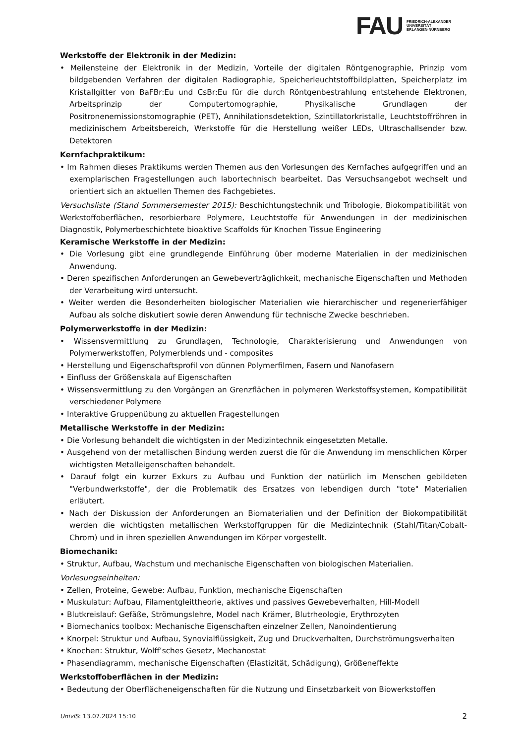FAU
FRIEDRICH-ALEXANDER
UNIVERSITÄT
ERLANGEN-NÜRNBERG
Werkstoffe der Elektronik in der Medizin:
• Meilensteine der Elektronik in der Medizin, Vorteile der digitalen Röntgenographie, Prinzip vom bildgebenden Verfahren der digitalen Radiographie, Speicherleuchtstoffbildplatten, Speicherplatz im Kristallgitter von BaFBr:Eu und CsBr:Eu für die durch Röntgenbestrahlung entstehende Elektronen, Arbeitsprinzip der Computertomographie, Physikalische Grundlagen der Positronenemissionstomographie (PET), Annihilationsdetektion, Szintillatorkristalle, Leuchtstoffröhren in medizinischem Arbeitsbereich, Werkstoffe für die Herstellung weißer LEDs, Ultraschallsender bzw. Detektoren
Kernfachpraktikum:
• Im Rahmen dieses Praktikums werden Themen aus den Vorlesungen des Kernfaches aufgegriffen und an exemplarischen Fragestellungen auch labortechnisch bearbeitet. Das Versuchsangebot wechselt und orientiert sich an aktuellen Themen des Fachgebietes.
Versuchsliste (Stand Sommersemester 2015): Beschichtungstechnik und Tribologie, Biokompatibilität von Werkstoffoberflächen, resorbierbare Polymere, Leuchtstoffe für Anwendungen in der medizinischen Diagnostik, Polymerbeschichtete bioaktive Scaffolds für Knochen Tissue Engineering
Keramische Werkstoffe in der Medizin:
• Die Vorlesung gibt eine grundlegende Einführung über moderne Materialien in der medizinischen Anwendung.
• Deren spezifischen Anforderungen an Gewebeverträglichkeit, mechanische Eigenschaften und Methoden der Verarbeitung wird untersucht.
• Weiter werden die Besonderheiten biologischer Materialien wie hierarchischer und regenerierfähiger Aufbau als solche diskutiert sowie deren Anwendung für technische Zwecke beschrieben.
Polymerwerkstoffe in der Medizin:
• Wissensvermittlung zu Grundlagen, Technologie, Charakterisierung und Anwendungen von Polymerwerkstoffen, Polymerblends und - composites
• Herstellung und Eigenschaftsprofil von dünnen Polymerfilmen, Fasern und Nanofasern
• Einfluss der Größenskala auf Eigenschaften
• Wissensvermittlung zu den Vorgängen an Grenzflächen in polymeren Werkstoffsystemen, Kompatibilität verschiedener Polymere
• Interaktive Gruppenübung zu aktuellen Fragestellungen
Metallische Werkstoffe in der Medizin:
• Die Vorlesung behandelt die wichtigsten in der Medizintechnik eingesetzten Metalle.
• Ausgehend von der metallischen Bindung werden zuerst die für die Anwendung im menschlichen Körper wichtigsten Metalleigenschaften behandelt.
• Darauf folgt ein kurzer Exkurs zu Aufbau und Funktion der natürlich im Menschen gebildeten "Verbundwerkstoffe", der die Problematik des Ersatzes von lebendigen durch "tote" Materialien erläutert.
• Nach der Diskussion der Anforderungen an Biomaterialien und der Definition der Biokompatibilität werden die wichtigsten metallischen Werkstoffgruppen für die Medizintechnik (Stahl/Titan/Cobalt-Chrom) und in ihren speziellen Anwendungen im Körper vorgestellt.
Biomechanik:
• Struktur, Aufbau, Wachstum und mechanische Eigenschaften von biologischen Materialien.
Vorlesungseinheiten:
• Zellen, Proteine, Gewebe: Aufbau, Funktion, mechanische Eigenschaften
• Muskulatur: Aufbau, Filamentgleittheorie, aktives und passives Gewebeverhalten, Hill-Modell
• Blutkreislauf: Gefäße, Strömungslehre, Model nach Krämer, Blutrheologie, Erythrozyten
• Biomechanics toolbox: Mechanische Eigenschaften einzelner Zellen, Nanoindentierung
• Knorpel: Struktur und Aufbau, Synovialflüssigkeit, Zug und Druckverhalten, Durchströmungsverhalten
• Knochen: Struktur, Wolff’sches Gesetz, Mechanostat
• Phasendiagramm, mechanische Eigenschaften (Elastizität, Schädigung), Größeneffekte
Werkstoffoberflächen in der Medizin:
• Bedeutung der Oberflächeneigenschaften für die Nutzung und Einsetzbarkeit von Biowerkstoffen
UnivIS: 13.07.2024 15:10 2